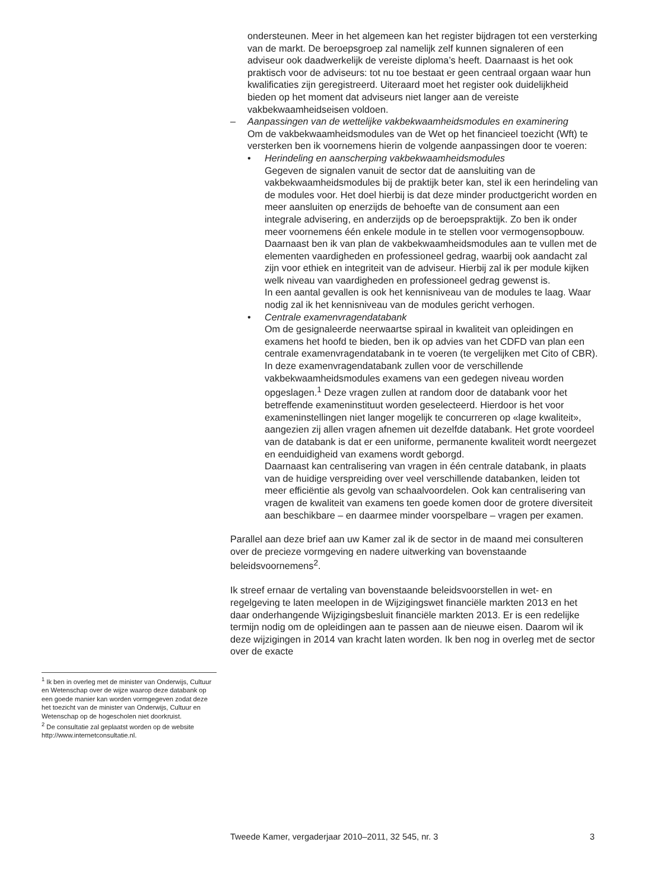ondersteunen. Meer in het algemeen kan het register bijdragen tot een versterking van de markt. De beroepsgroep zal namelijk zelf kunnen signaleren of een adviseur ook daadwerkelijk de vereiste diploma’s heeft. Daarnaast is het ook praktisch voor de adviseurs: tot nu toe bestaat er geen centraal orgaan waar hun kwalificaties zijn geregistreerd. Uiteraard moet het register ook duidelijkheid bieden op het moment dat adviseurs niet langer aan de vereiste vakbekwaamheidseisen voldoen.
– Aanpassingen van de wettelijke vakbekwaamheidsmodules en examinering
Om de vakbekwaamheidsmodules van de Wet op het financieel toezicht (Wft) te versterken ben ik voornemens hierin de volgende aanpassingen door te voeren:
• Herindeling en aanscherping vakbekwaamheidsmodules
Gegeven de signalen vanuit de sector dat de aansluiting van de vakbekwaamheidsmodules bij de praktijk beter kan, stel ik een herindeling van de modules voor. Het doel hierbij is dat deze minder productgericht worden en meer aansluiten op enerzijds de behoefte van de consument aan een integrale advisering, en anderzijds op de beroepspraktijk. Zo ben ik onder meer voornemens één enkele module in te stellen voor vermogensopbouw. Daarnaast ben ik van plan de vakbekwaamheidsmodules aan te vullen met de elementen vaardigheden en professioneel gedrag, waarbij ook aandacht zal zijn voor ethiek en integriteit van de adviseur. Hierbij zal ik per module kijken welk niveau van vaardigheden en professioneel gedrag gewenst is.
In een aantal gevallen is ook het kennisniveau van de modules te laag. Waar nodig zal ik het kennisniveau van de modules gericht verhogen.
• Centrale examenvragendatabank
Om de gesignaleerde neerwaartse spiraal in kwaliteit van opleidingen en examens het hoofd te bieden, ben ik op advies van het CDFD van plan een centrale examenvragendatabank in te voeren (te vergelijken met Cito of CBR). In deze examenvragendatabank zullen voor de verschillende vakbekwaamheidsmodules examens van een gedegen niveau worden opgeslagen.<sup>1</sup> Deze vragen zullen at random door de databank voor het betreffende exameninstituut worden geselecteerd. Hierdoor is het voor exameninstellingen niet langer mogelijk te concurreren op «lage kwaliteit», aangezien zij allen vragen afnemen uit dezelfde databank. Het grote voordeel van de databank is dat er een uniforme, permanente kwaliteit wordt neergezet en eenduidigheid van examens wordt geborgd.
Daarnaast kan centralisering van vragen in één centrale databank, in plaats van de huidige verspreiding over veel verschillende databanken, leiden tot meer efficiëntie als gevolg van schaalvoordelen. Ook kan centralisering van vragen de kwaliteit van examens ten goede komen door de grotere diversiteit aan beschikbare – en daarmee minder voorspelbare – vragen per examen.
Parallel aan deze brief aan uw Kamer zal ik de sector in de maand mei consulteren over de precieze vormgeving en nadere uitwerking van bovenstaande beleidsvoornemens<sup>2</sup>.
Ik streef ernaar de vertaling van bovenstaande beleidsvoorstellen in wet- en regelgeving te laten meelopen in de Wijzigingswet financiële markten 2013 en het daar onderhangende Wijzigingsbesluit financiële markten 2013. Er is een redelijke termijn nodig om de opleidingen aan te passen aan de nieuwe eisen. Daarom wil ik deze wijzigingen in 2014 van kracht laten worden. Ik ben nog in overleg met de sector over de exacte
<sup>1</sup> Ik ben in overleg met de minister van Onderwijs, Cultuur en Wetenschap over de wijze waarop deze databank op een goede manier kan worden vormgegeven zodat deze het toezicht van de minister van Onderwijs, Cultuur en Wetenschap op de hogescholen niet doorkruist.
<sup>2</sup> De consultatie zal geplaatst worden op de website http://www.internetconsultatie.nl.
Tweede Kamer, vergaderjaar 2010–2011, 32 545, nr. 3 3